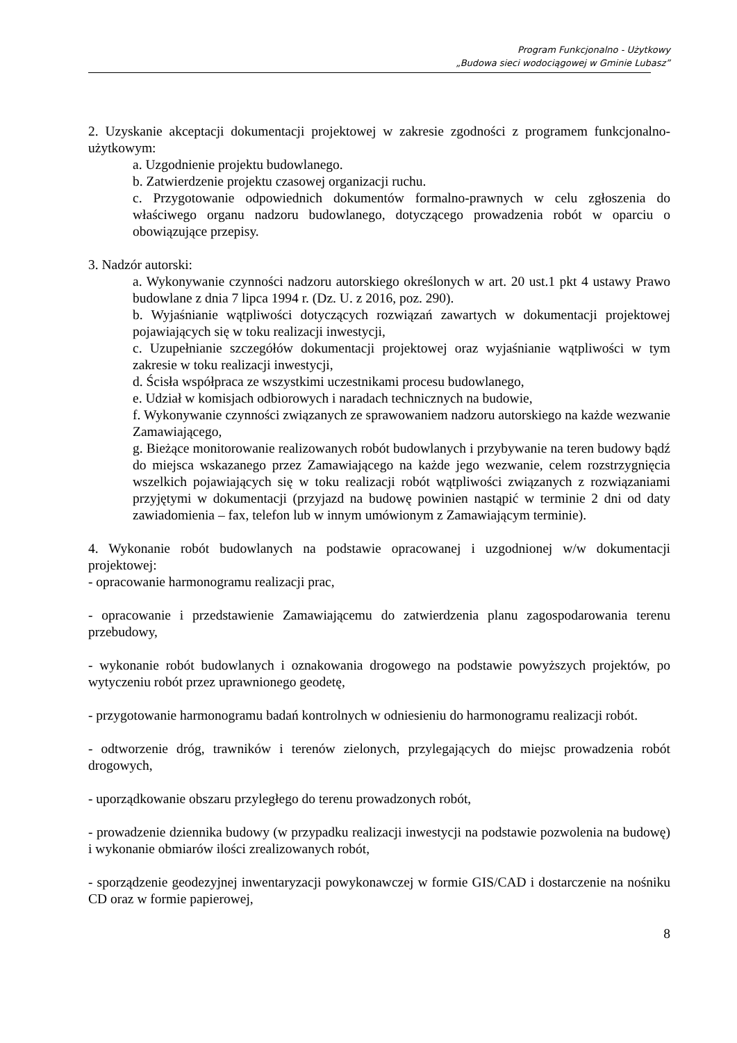Program Funkcjonalno - Użytkowy
„Budowa sieci wodociągowej w Gminie Lubasz”
2. Uzyskanie akceptacji dokumentacji projektowej w zakresie zgodności z programem funkcjonalno-użytkowym:
a. Uzgodnienie projektu budowlanego.
b. Zatwierdzenie projektu czasowej organizacji ruchu.
c. Przygotowanie odpowiednich dokumentów formalno-prawnych w celu zgłoszenia do właściwego organu nadzoru budowlanego, dotyczącego prowadzenia robót w oparciu o obowiązujące przepisy.
3. Nadzór autorski:
a. Wykonywanie czynności nadzoru autorskiego określonych w art. 20 ust.1 pkt 4 ustawy Prawo budowlane z dnia 7 lipca 1994 r. (Dz. U. z 2016, poz. 290).
b. Wyjaśnianie wątpliwości dotyczących rozwiązań zawartych w dokumentacji projektowej pojawiających się w toku realizacji inwestycji,
c. Uzupełnianie szczegółów dokumentacji projektowej oraz wyjaśnianie wątpliwości w tym zakresie w toku realizacji inwestycji,
d. Ścisła współpraca ze wszystkimi uczestnikami procesu budowlanego,
e. Udział w komisjach odbiorowych i naradach technicznych na budowie,
f. Wykonywanie czynności związanych ze sprawowaniem nadzoru autorskiego na każde wezwanie Zamawiającego,
g. Bieżące monitorowanie realizowanych robót budowlanych i przybywanie na teren budowy bądź do miejsca wskazanego przez Zamawiającego na każde jego wezwanie, celem rozstrzygnięcia wszelkich pojawiających się w toku realizacji robót wątpliwości związanych z rozwiązaniami przyjętymi w dokumentacji (przyjazd na budowę powinien nastąpić w terminie 2 dni od daty zawiadomienia – fax, telefon lub w innym umówionym z Zamawiającym terminie).
4. Wykonanie robót budowlanych na podstawie opracowanej i uzgodnionej w/w dokumentacji projektowej:
- opracowanie harmonogramu realizacji prac,
- opracowanie i przedstawienie Zamawiającemu do zatwierdzenia planu zagospodarowania terenu przebudowy,
- wykonanie robót budowlanych i oznakowania drogowego na podstawie powyższych projektów, po wytyczeniu robót przez uprawnionego geodetę,
- przygotowanie harmonogramu badań kontrolnych w odniesieniu do harmonogramu realizacji robót.
- odtworzenie dróg, trawników i terenów zielonych, przylegających do miejsc prowadzenia robót drogowych,
- uporządkowanie obszaru przyległego do terenu prowadzonych robót,
- prowadzenie dziennika budowy (w przypadku realizacji inwestycji na podstawie pozwolenia na budowę) i wykonanie obmiarów ilości zrealizowanych robót,
- sporządzenie geodezyjnej inwentaryzacji powykonawczej w formie GIS/CAD i dostarczenie na nośniku CD oraz w formie papierowej,
8